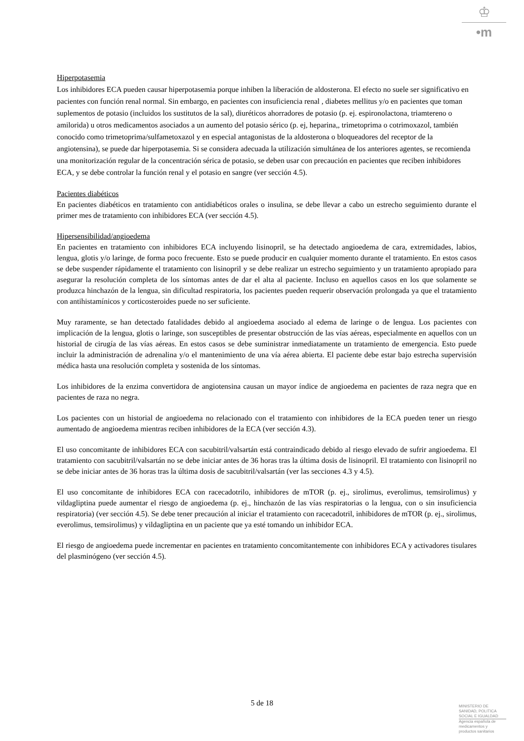♔
•m
Hiperpotasemia
Los inhibidores ECA pueden causar hiperpotasemia porque inhiben la liberación de aldosterona. El efecto no suele ser significativo en pacientes con función renal normal. Sin embargo, en pacientes con insuficiencia renal , diabetes mellitus y/o en pacientes que toman suplementos de potasio (incluidos los sustitutos de la sal), diuréticos ahorradores de potasio (p. ej. espironolactona, triamtereno o amilorida) u otros medicamentos asociados a un aumento del potasio sérico (p. ej, heparina,, trimetoprima o cotrimoxazol, también conocido como trimetoprima/sulfametoxazol y en especial antagonistas de la aldosterona o bloqueadores del receptor de la angiotensina), se puede dar hiperpotasemia. Si se considera adecuada la utilización simultánea de los anteriores agentes, se recomienda una monitorización regular de la concentración sérica de potasio, se deben usar con precaución en pacientes que reciben inhibidores ECA, y se debe controlar la función renal y el potasio en sangre (ver sección 4.5).
Pacientes diabéticos
En pacientes diabéticos en tratamiento con antidiabéticos orales o insulina, se debe llevar a cabo un estrecho seguimiento durante el primer mes de tratamiento con inhibidores ECA (ver sección 4.5).
Hipersensibilidad/angioedema
En pacientes en tratamiento con inhibidores ECA incluyendo lisinopril, se ha detectado angioedema de cara, extremidades, labios, lengua, glotis y/o laringe, de forma poco frecuente. Esto se puede producir en cualquier momento durante el tratamiento. En estos casos se debe suspender rápidamente el tratamiento con lisinopril y se debe realizar un estrecho seguimiento y un tratamiento apropiado para asegurar la resolución completa de los síntomas antes de dar el alta al paciente. Incluso en aquellos casos en los que solamente se produzca hinchazón de la lengua, sin dificultad respiratoria, los pacientes pueden requerir observación prolongada ya que el tratamiento con antihistamínicos y corticosteroides puede no ser suficiente.
Muy raramente, se han detectado fatalidades debido al angioedema asociado al edema de laringe o de lengua. Los pacientes con implicación de la lengua, glotis o laringe, son susceptibles de presentar obstrucción de las vías aéreas, especialmente en aquellos con un historial de cirugía de las vías aéreas. En estos casos se debe suministrar inmediatamente un tratamiento de emergencia. Esto puede incluir la administración de adrenalina y/o el mantenimiento de una vía aérea abierta. El paciente debe estar bajo estrecha supervisión médica hasta una resolución completa y sostenida de los síntomas.
Los inhibidores de la enzima convertidora de angiotensina causan un mayor índice de angioedema en pacientes de raza negra que en pacientes de raza no negra.
Los pacientes con un historial de angioedema no relacionado con el tratamiento con inhibidores de la ECA pueden tener un riesgo aumentado de angioedema mientras reciben inhibidores de la ECA (ver sección 4.3).
El uso concomitante de inhibidores ECA con sacubitril/valsartán está contraindicado debido al riesgo elevado de sufrir angioedema. El tratamiento con sacubitril/valsartán no se debe iniciar antes de 36 horas tras la última dosis de lisinopril. El tratamiento con lisinopril no se debe iniciar antes de 36 horas tras la última dosis de sacubitril/valsartán (ver las secciones 4.3 y 4.5).
El uso concomitante de inhibidores ECA con racecadotrilo, inhibidores de mTOR (p. ej., sirolimus, everolimus, temsirolimus) y vildagliptina puede aumentar el riesgo de angioedema (p. ej., hinchazón de las vías respiratorias o la lengua, con o sin insuficiencia respiratoria) (ver sección 4.5). Se debe tener precaución al iniciar el tratamiento con racecadotril, inhibidores de mTOR (p. ej., sirolimus, everolimus, temsirolimus) y vildagliptina en un paciente que ya esté tomando un inhibidor ECA.
El riesgo de angioedema puede incrementar en pacientes en tratamiento concomitantemente con inhibidores ECA y activadores tisulares del plasminógeno (ver sección 4.5).
5 de 18
MINISTERIO DE
SANIDAD, POLITICA
SOCIAL E IGUALDAD
Agencia española de
medicamentos y
productos sanitarios